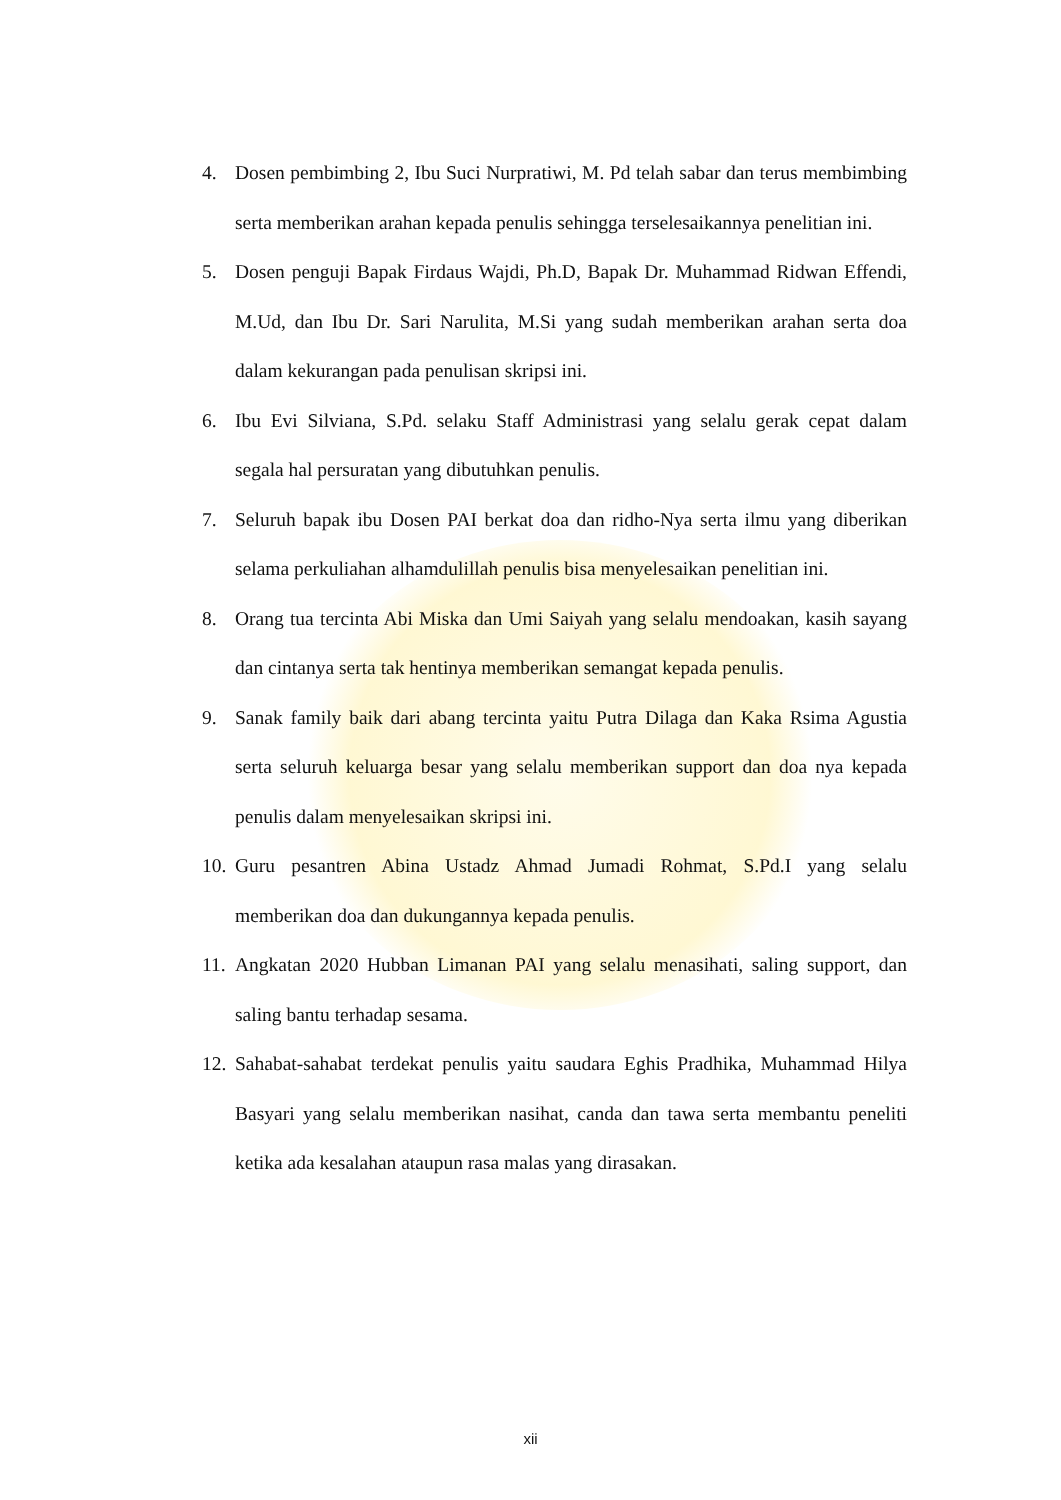4. Dosen pembimbing 2, Ibu Suci Nurpratiwi, M. Pd telah sabar dan terus membimbing serta memberikan arahan kepada penulis sehingga terselesaikannya penelitian ini.
5. Dosen penguji Bapak Firdaus Wajdi, Ph.D, Bapak Dr. Muhammad Ridwan Effendi, M.Ud, dan Ibu Dr. Sari Narulita, M.Si yang sudah memberikan arahan serta doa dalam kekurangan pada penulisan skripsi ini.
6. Ibu Evi Silviana, S.Pd. selaku Staff Administrasi yang selalu gerak cepat dalam segala hal persuratan yang dibutuhkan penulis.
7. Seluruh bapak ibu Dosen PAI berkat doa dan ridho-Nya serta ilmu yang diberikan selama perkuliahan alhamdulillah penulis bisa menyelesaikan penelitian ini.
8. Orang tua tercinta Abi Miska dan Umi Saiyah yang selalu mendoakan, kasih sayang dan cintanya serta tak hentinya memberikan semangat kepada penulis.
9. Sanak family baik dari abang tercinta yaitu Putra Dilaga dan Kaka Rsima Agustia serta seluruh keluarga besar yang selalu memberikan support dan doa nya kepada penulis dalam menyelesaikan skripsi ini.
10. Guru pesantren Abina Ustadz Ahmad Jumadi Rohmat, S.Pd.I yang selalu memberikan doa dan dukungannya kepada penulis.
11. Angkatan 2020 Hubban Limanan PAI yang selalu menasihati, saling support, dan saling bantu terhadap sesama.
12. Sahabat-sahabat terdekat penulis yaitu saudara Eghis Pradhika, Muhammad Hilya Basyari yang selalu memberikan nasihat, canda dan tawa serta membantu peneliti ketika ada kesalahan ataupun rasa malas yang dirasakan.
xii